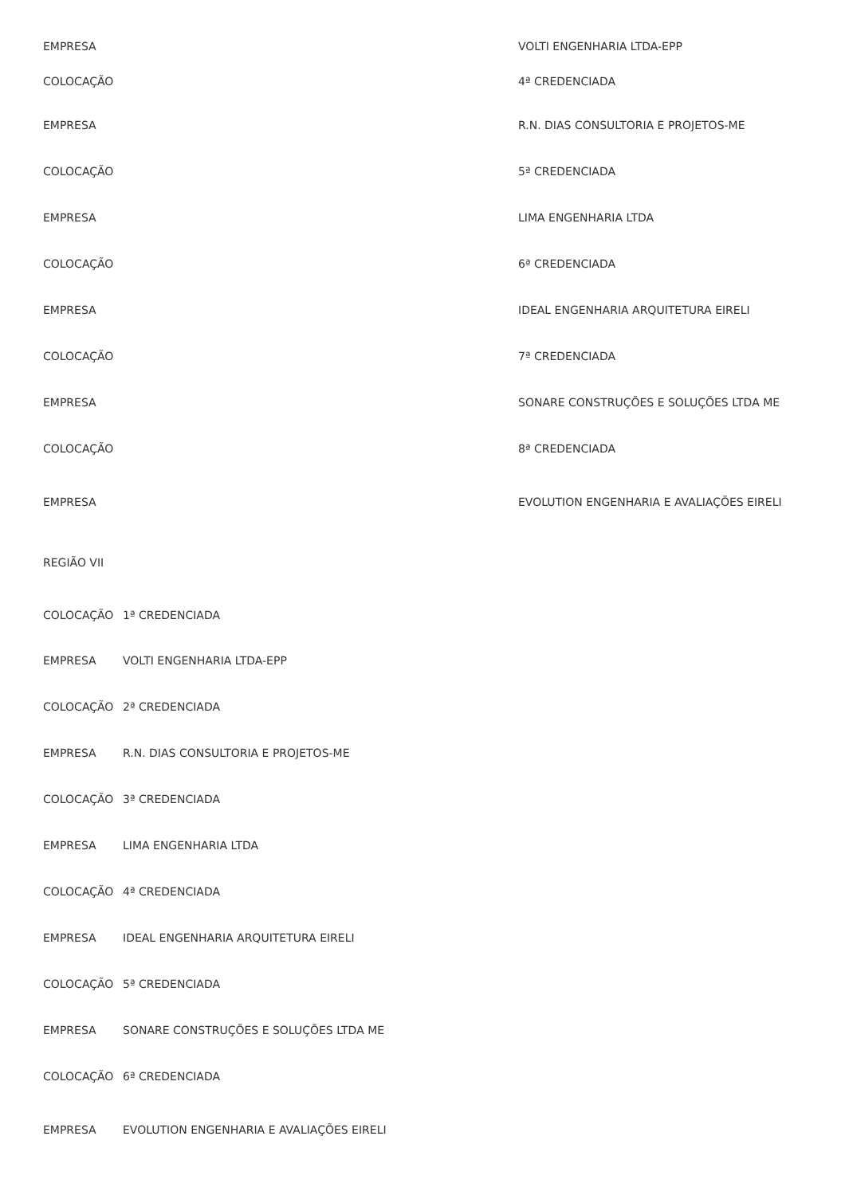| EMPRESA | VOLTI ENGENHARIA LTDA-EPP |
| COLOCAÇÃO | 4ª CREDENCIADA |
| EMPRESA | R.N. DIAS CONSULTORIA E PROJETOS-ME |
| COLOCAÇÃO | 5ª CREDENCIADA |
| EMPRESA | LIMA ENGENHARIA LTDA |
| COLOCAÇÃO | 6ª CREDENCIADA |
| EMPRESA | IDEAL ENGENHARIA ARQUITETURA EIRELI |
| COLOCAÇÃO | 7ª CREDENCIADA |
| EMPRESA | SONARE CONSTRUÇÕES E SOLUÇÕES LTDA ME |
| COLOCAÇÃO | 8ª CREDENCIADA |
| EMPRESA | EVOLUTION ENGENHARIA E AVALIAÇÕES EIRELI |
REGIÃO VII
| COLOCAÇÃO | 1ª CREDENCIADA |
| EMPRESA | VOLTI ENGENHARIA LTDA-EPP |
| COLOCAÇÃO | 2ª CREDENCIADA |
| EMPRESA | R.N. DIAS CONSULTORIA E PROJETOS-ME |
| COLOCAÇÃO | 3ª CREDENCIADA |
| EMPRESA | LIMA ENGENHARIA LTDA |
| COLOCAÇÃO | 4ª CREDENCIADA |
| EMPRESA | IDEAL ENGENHARIA ARQUITETURA EIRELI |
| COLOCAÇÃO | 5ª CREDENCIADA |
| EMPRESA | SONARE CONSTRUÇÕES E SOLUÇÕES LTDA ME |
| COLOCAÇÃO | 6ª CREDENCIADA |
| EMPRESA | EVOLUTION ENGENHARIA E AVALIAÇÕES EIRELI |